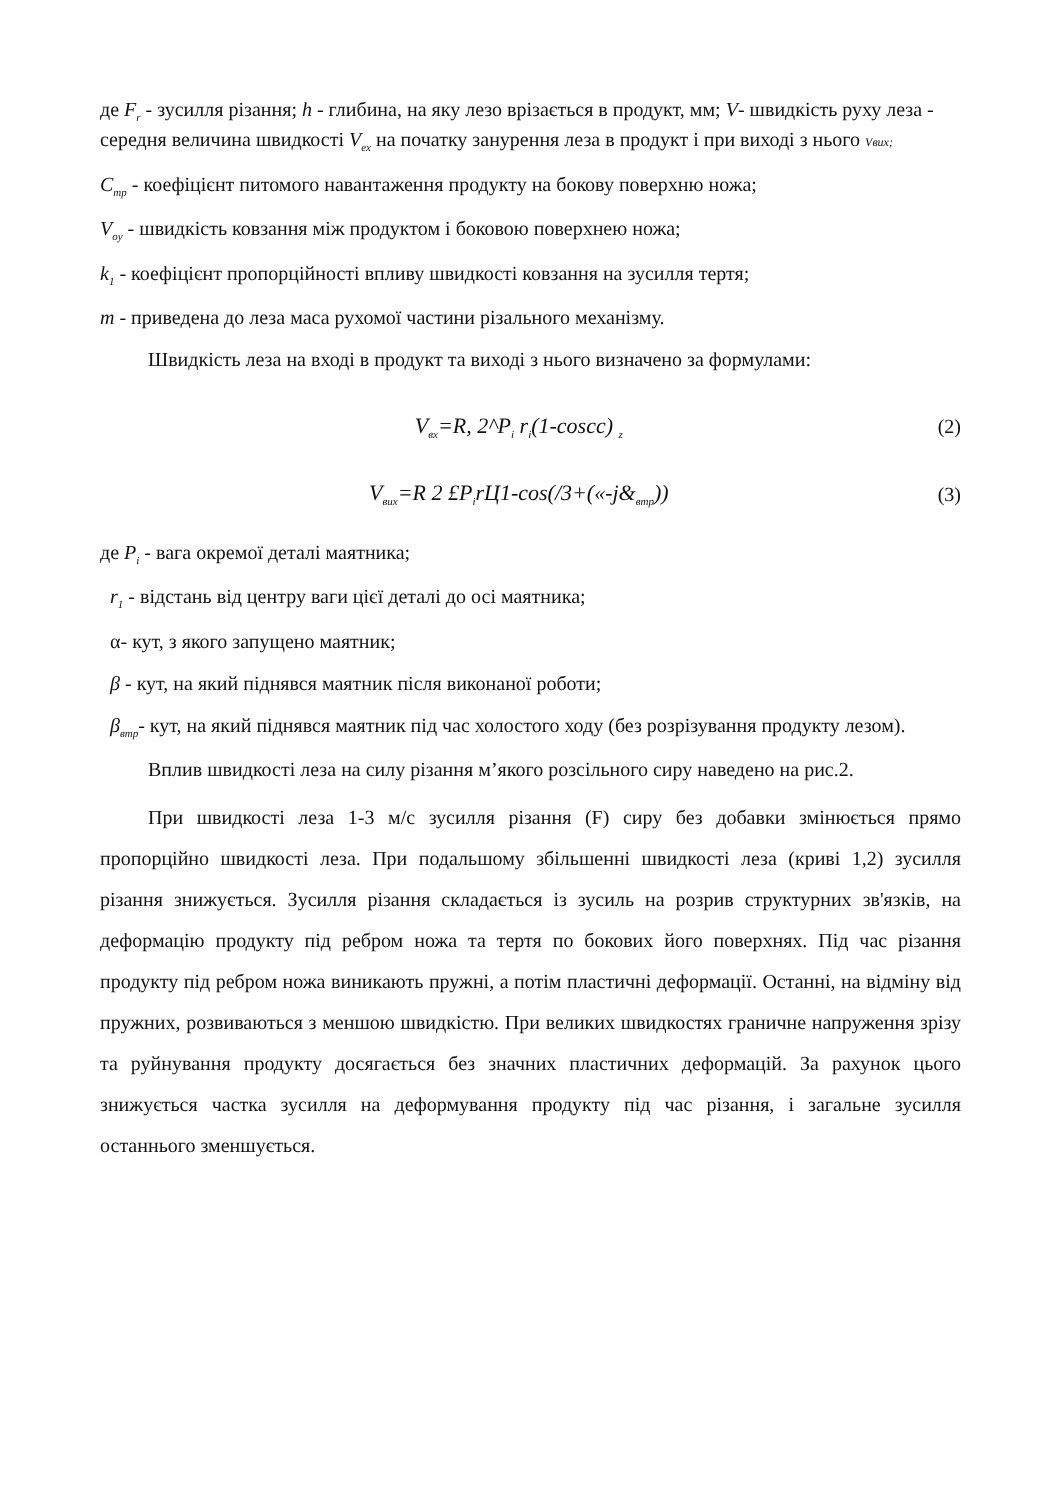де F<sub>r</sub> - зусилля різання; h - глибина, на яку лезо врізається в продукт, мм; V- швидкість руху леза - середня величина швидкості V<sub>ex</sub> на початку занурення леза в продукт і при виході з нього Vвих;
C<sub>mp</sub> - коефіцієнт питомого навантаження продукту на бокову поверхню ножа;
V<sub>oy</sub> - швидкість ковзання між продуктом і боковою поверхнею ножа;
k<sub>1</sub> - коефіцієнт пропорційності впливу швидкості ковзання на зусилля тертя;
m - приведена до леза маса рухомої частини різального механізму.
Швидкість леза на вході в продукт та виході з нього визначено за формулами:
V<sub>вх</sub>=R, 2^P<sub>i</sub> r<sub>i</sub>(1-coscc) <sub>z</sub>
(2)
V<sub>вих</sub>=R 2 £P<sub>i</sub>rЦ1-cos(/3+(«-j&<sub>втр</sub>))
(3)
де P<sub>i</sub> - вага окремої деталі маятника;
r<sub>1</sub> - відстань від центру ваги цієї деталі до осі маятника;
α- кут, з якого запущено маятник;
β - кут, на який піднявся маятник після виконаної роботи;
β<sub>втр</sub>- кут, на який піднявся маятник під час холостого ходу (без розрізування продукту лезом).
Вплив швидкості леза на силу різання м’якого розсільного сиру наведено на рис.2.
При швидкості леза 1-3 м/с зусилля різання (F) сиру без добавки змінюється прямо пропорційно швидкості леза. При подальшому збільшенні швидкості леза (криві 1,2) зусилля різання знижується. Зусилля різання складається із зусиль на розрив структурних зв'язків, на деформацію продукту під ребром ножа та тертя по бокових його поверхнях. Під час різання продукту під ребром ножа виникають пружні, а потім пластичні деформації. Останні, на відміну від пружних, розвиваються з меншою швидкістю. При великих швидкостях граничне напруження зрізу та руйнування продукту досягається без значних пластичних деформацій. За рахунок цього знижується частка зусилля на деформування продукту під час різання, і загальне зусилля останнього зменшується.